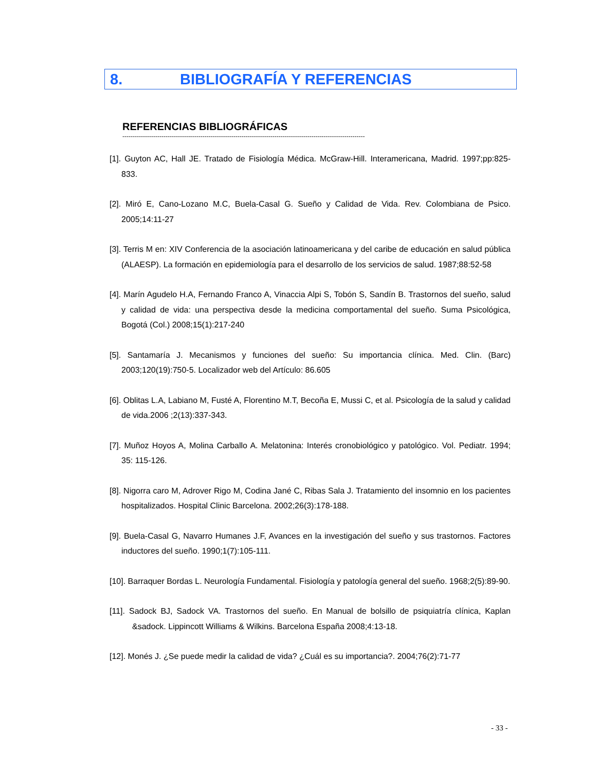8. BIBLIOGRAFÍA Y REFERENCIAS
REFERENCIAS BIBLIOGRÁFICAS
----------------------------------------------------------------------------------------------------------------------
[1]. Guyton AC, Hall JE. Tratado de Fisiología Médica. McGraw-Hill. Interamericana, Madrid. 1997;pp:825-833.
[2]. Miró E, Cano-Lozano M.C, Buela-Casal G. Sueño y Calidad de Vida. Rev. Colombiana de Psico. 2005;14:11-27
[3]. Terris M en: XIV Conferencia de la asociación latinoamericana y del caribe de educación en salud pública (ALAESP). La formación en epidemiología para el desarrollo de los servicios de salud. 1987;88:52-58
[4]. Marín Agudelo H.A, Fernando Franco A, Vinaccia Alpi S, Tobón S, Sandín B. Trastornos del sueño, salud y calidad de vida: una perspectiva desde la medicina comportamental del sueño. Suma Psicológica, Bogotá (Col.) 2008;15(1):217-240
[5]. Santamaría J. Mecanismos y funciones del sueño: Su importancia clínica. Med. Clin. (Barc) 2003;120(19):750-5. Localizador web del Artículo: 86.605
[6]. Oblitas L.A, Labiano M, Fusté A, Florentino M.T, Becoña E, Mussi C, et al. Psicología de la salud y calidad de vida.2006 ;2(13):337-343.
[7]. Muñoz Hoyos A, Molina Carballo A. Melatonina: Interés cronobiológico y patológico. Vol. Pediatr. 1994; 35: 115-126.
[8]. Nigorra caro M, Adrover Rigo M, Codina Jané C, Ribas Sala J. Tratamiento del insomnio en los pacientes hospitalizados. Hospital Clinic Barcelona. 2002;26(3):178-188.
[9]. Buela-Casal G, Navarro Humanes J.F, Avances en la investigación del sueño y sus trastornos. Factores inductores del sueño. 1990;1(7):105-111.
[10]. Barraquer Bordas L. Neurología Fundamental. Fisiología y patología general del sueño. 1968;2(5):89-90.
[11]. Sadock BJ, Sadock VA. Trastornos del sueño. En Manual de bolsillo de psiquiatría clínica, Kaplan &sadock. Lippincott Williams & Wilkins. Barcelona España 2008;4:13-18.
[12]. Monés J. ¿Se puede medir la calidad de vida? ¿Cuál es su importancia?. 2004;76(2):71-77
- 33 -